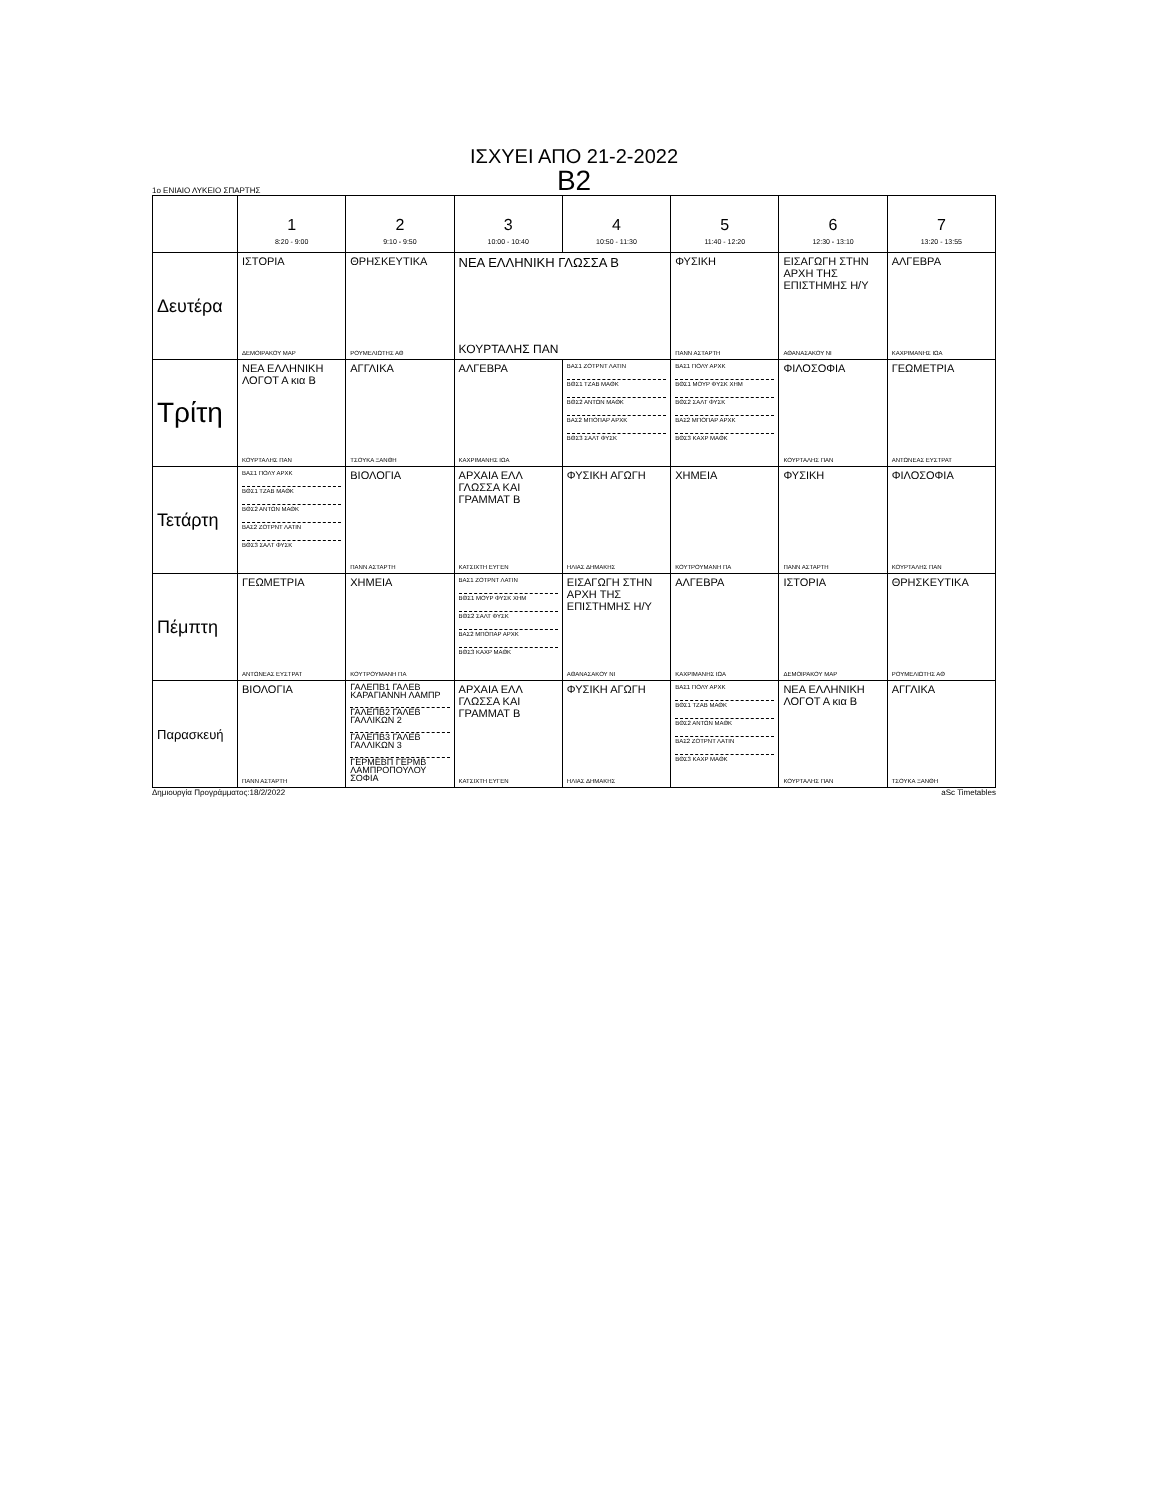ΙΣΧΥΕΙ ΑΠΟ 21-2-2022
Β2
1ο ΕΝΙΑΙΟ ΛΥΚΕΙΟ ΣΠΑΡΤΗΣ
| | 1 8:20 - 9:00 | 2 9:10 - 9:50 | 3 10:00 - 10:40 | 4 10:50 - 11:30 | 5 11:40 - 12:20 | 6 12:30 - 13:10 | 7 13:20 - 13:55 |
| --- | --- | --- | --- | --- | --- | --- | --- |
| Δευτέρα | ΙΣΤΟΡΙΑ ΔΕΜΟΙΡΑΚΟΥ ΜΑΡ | ΘΡΗΣΚΕΥΤΙΚΑ ΡΟΥΜΕΛΙΩΤΗΣ ΑΘ | ΝΕΑ ΕΛΛΗΝΙΚΗ ΓΛΩΣΣΑ Β ΚΟΥΡΤΑΛΗΣ ΠΑΝ | | ΦΥΣΙΚΗ ΠΑΝΝ ΑΣΤΑΡΤΗ | ΕΙΣΑΓΩΓΗ ΣΤΗΝ ΑΡΧΗ ΤΗΣ ΕΠΙΣΤΗΜΗΣ Η/Υ ΑΘΑΝΑΣΑΚΟΥ ΝΙ | ΑΛΓΕΒΡΑ ΚΑΧΡΙΜΑΝΗΣ ΙΩΑ |
| Τρίτη | ΝΕΑ ΕΛΛΗΝΙΚΗ ΛΟΓΟΤ Α κια Β ΚΟΥΡΤΑΛΗΣ ΠΑΝ | ΑΓΓΛΙΚΑ ΤΣΟΥΚΑ ΞΑΝΘΗ | ΑΛΓΕΒΡΑ ΚΑΧΡΙΜΑΝΗΣ ΙΩΑ | ΒΑΣ1 ΖΟΤΡΝΤ ΛΑΤΙΝ ΒΘΣ1 ΤΖΑΒ ΜΑΘΚ ΒΘΣ2 ΑΝΤΩΝ ΜΑΘΚ ΒΑΣ2 ΜΠΟΠΑΡ ΑΡΧΚ ΒΘΣ3 ΣΑΛΤ ΦΥΣΚ | ΒΑΣ1 ΠΟΛΥ ΑΡΧΚ ΒΘΣ1 ΜΟΥΡ ΦΥΣΚ ΧΗΜ ΒΘΣ2 ΣΑΛΤ ΦΥΣΚ ΒΑΣ2 ΜΠΟΠΑΡ ΑΡΧΚ ΒΘΣ3 ΚΑΧΡ ΜΑΘΚ | ΦΙΛΟΣΟΦΙΑ ΚΟΥΡΤΑΛΗΣ ΠΑΝ | ΓΕΩΜΕΤΡΙΑ ΑΝΤΩΝΕΑΣ ΕΥΣΤΡΑΤ |
| Τετάρτη | ΒΑΣ1 ΠΟΛΥ ΑΡΧΚ ΒΘΣ1 ΤΖΑΒ ΜΑΘΚ ΒΘΣ2 ΑΝΤΩΝ ΜΑΘΚ ΒΑΣ2 ΖΟΤΡΝΤ ΛΑΤΙΝ ΒΘΣ3 ΣΑΛΤ ΦΥΣΚ | ΒΙΟΛΟΓΙΑ ΠΑΝΝ ΑΣΤΑΡΤΗ | ΑΡΧΑΙΑ ΕΛΛ ΓΛΩΣΣΑ ΚΑΙ ΓΡΑΜΜΑΤ Β ΚΑΤΣΙΧΤΗ ΕΥΓΕΝ | ΦΥΣΙΚΗ ΑΓΩΓΗ ΗΛΙΑΣ ΔΗΜΑΚΗΣ | ΧΗΜΕΙΑ ΚΟΥΤΡΟΥΜΑΝΗ ΠΑ | ΦΥΣΙΚΗ ΠΑΝΝ ΑΣΤΑΡΤΗ | ΦΙΛΟΣΟΦΙΑ ΚΟΥΡΤΑΛΗΣ ΠΑΝ |
| Πέμπτη | ΓΕΩΜΕΤΡΙΑ ΑΝΤΩΝΕΑΣ ΕΥΣΤΡΑΤ | ΧΗΜΕΙΑ ΚΟΥΤΡΟΥΜΑΝΗ ΠΑ | ΒΑΣ1 ΖΟΤΡΝΤ ΛΑΤΙΝ ΒΘΣ1 ΜΟΥΡ ΦΥΣΚ ΧΗΜ ΒΘΣ2 ΣΑΛΤ ΦΥΣΚ ΒΑΣ2 ΜΠΟΠΑΡ ΑΡΧΚ ΒΘΣ3 ΚΑΧΡ ΜΑΘΚ | ΕΙΣΑΓΩΓΗ ΣΤΗΝ ΑΡΧΗ ΤΗΣ ΕΠΙΣΤΗΜΗΣ Η/Υ ΑΘΑΝΑΣΑΚΟΥ ΝΙ | ΑΛΓΕΒΡΑ ΚΑΧΡΙΜΑΝΗΣ ΙΩΑ | ΙΣΤΟΡΙΑ ΔΕΜΟΙΡΑΚΟΥ ΜΑΡ | ΘΡΗΣΚΕΥΤΙΚΑ ΡΟΥΜΕΛΙΩΤΗΣ ΑΘ |
| Παρασκευή | ΒΙΟΛΟΓΙΑ ΠΑΝΝ ΑΣΤΑΡΤΗ | ΓΑΛΕΠΒ1 ΓΑΛΕΒ ΚΑΡΑΓΙΑΝΝΗ ΛΑΜΠΡ ΓΑΛΕΠΒ2 ΓΑΛΕΒ ΓΑΛΛΙΚΩΝ 2 ΓΑΛΕΠΒ3 ΓΑΛΕΒ ΓΑΛΛΙΚΩΝ 3 ΓΕΡΜΕΒΠ ΓΕΡΜΒ ΛΑΜΠΡΟΠΟΥΛΟΥ ΣΟΦΙΑ | ΑΡΧΑΙΑ ΕΛΛ ΓΛΩΣΣΑ ΚΑΙ ΓΡΑΜΜΑΤ Β ΚΑΤΣΙΧΤΗ ΕΥΓΕΝ | ΦΥΣΙΚΗ ΑΓΩΓΗ ΗΛΙΑΣ ΔΗΜΑΚΗΣ | ΒΑΣ1 ΠΟΛΥ ΑΡΧΚ ΒΘΣ1 ΤΖΑΒ ΜΑΘΚ ΒΘΣ2 ΑΝΤΩΝ ΜΑΘΚ ΒΑΣ2 ΖΟΤΡΝΤ ΛΑΤΙΝ ΒΘΣ3 ΚΑΧΡ ΜΑΘΚ | ΝΕΑ ΕΛΛΗΝΙΚΗ ΛΟΓΟΤ Α κια Β ΚΟΥΡΤΑΛΗΣ ΠΑΝ | ΑΓΓΛΙΚΑ ΤΣΟΥΚΑ ΞΑΝΘΗ |
Δημιουργία Προγράμματος:18/2/2022 aSc Timetables